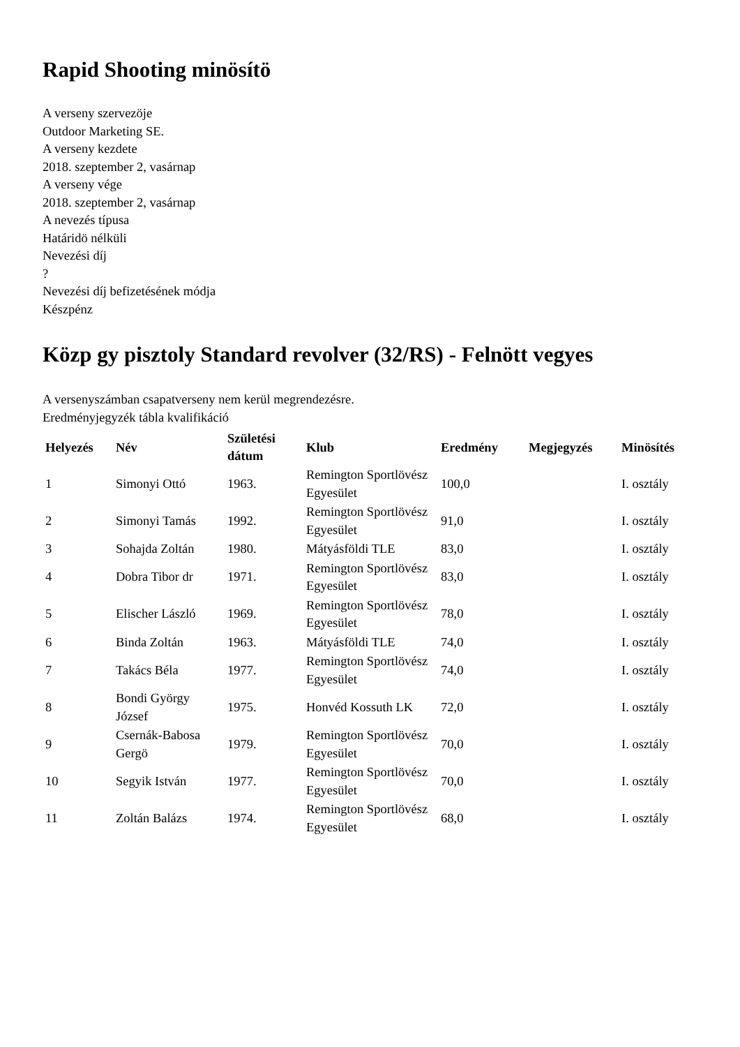Rapid Shooting minösítö
A verseny szervezöje
Outdoor Marketing SE.
A verseny kezdete
2018. szeptember 2, vasárnap
A verseny vége
2018. szeptember 2, vasárnap
A nevezés típusa
Határidö nélküli
Nevezési díj
?
Nevezési díj befizetésének módja
Készpénz
Közp gy pisztoly Standard revolver (32/RS) - Felnött vegyes
A versenyszámban csapatverseny nem kerül megrendezésre.
Eredményjegyzék tábla kvalifikáció
| Helyezés | Név | Születési dátum | Klub | Eredmény | Megjegyzés | Minösítés |
| --- | --- | --- | --- | --- | --- | --- |
| 1 | Simonyi Ottó | 1963. | Remington Sportlövész Egyesület | 100,0 | | I. osztály |
| 2 | Simonyi Tamás | 1992. | Remington Sportlövész Egyesület | 91,0 | | I. osztály |
| 3 | Sohajda Zoltán | 1980. | Mátyásföldi TLE | 83,0 | | I. osztály |
| 4 | Dobra Tibor dr | 1971. | Remington Sportlövész Egyesület | 83,0 | | I. osztály |
| 5 | Elischer László | 1969. | Remington Sportlövész Egyesület | 78,0 | | I. osztály |
| 6 | Binda Zoltán | 1963. | Mátyásföldi TLE | 74,0 | | I. osztály |
| 7 | Takács Béla | 1977. | Remington Sportlövész Egyesület | 74,0 | | I. osztály |
| 8 | Bondi György József | 1975. | Honvéd Kossuth LK | 72,0 | | I. osztály |
| 9 | Csernák-Babosa Gergö | 1979. | Remington Sportlövész Egyesület | 70,0 | | I. osztály |
| 10 | Segyik István | 1977. | Remington Sportlövész Egyesület | 70,0 | | I. osztály |
| 11 | Zoltán Balázs | 1974. | Remington Sportlövész Egyesület | 68,0 | | I. osztály |